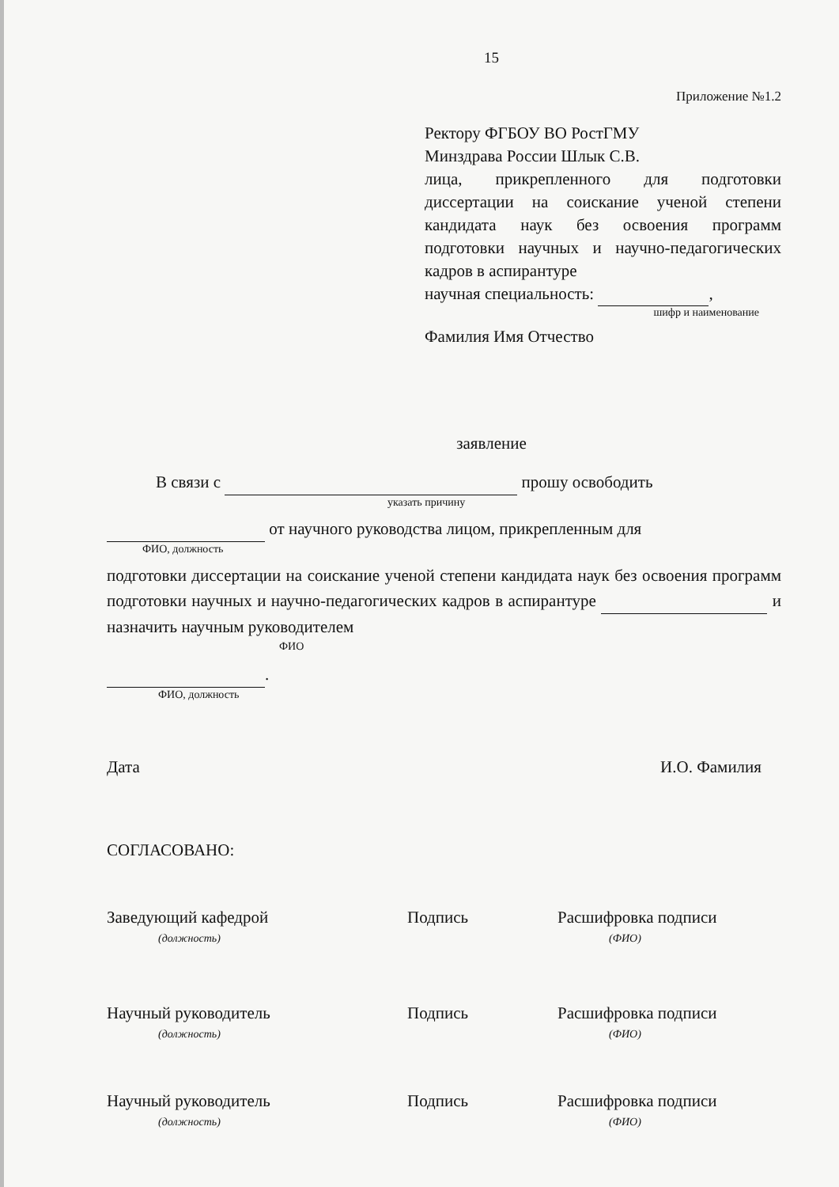15
Приложение №1.2
Ректору ФГБОУ ВО РостГМУ
Минздрава России Шлык С.В.
лица, прикрепленного для подготовки диссертации на соискание ученой степени кандидата наук без освоения программ подготовки научных и научно-педагогических кадров в аспирантуре
научная специальность: ,
шифр и наименование
Фамилия Имя Отчество
заявление
В связи с прошу освободить
указать причину
от научного руководства лицом, прикрепленным для
ФИО, должность
подготовки диссертации на соискание ученой степени кандидата наук без освоения программ подготовки научных и научно-педагогических кадров в аспирантуре и назначить научным руководителем
ФИО
.
ФИО, должность
Дата И.О. Фамилия
СОГЛАСОВАНО:
Заведующий кафедрой
(должность)
Подпись Расшифровка подписи
(ФИО)
Научный руководитель
(должность)
Подпись Расшифровка подписи
(ФИО)
Научный руководитель
(должность)
Подпись Расшифровка подписи
(ФИО)